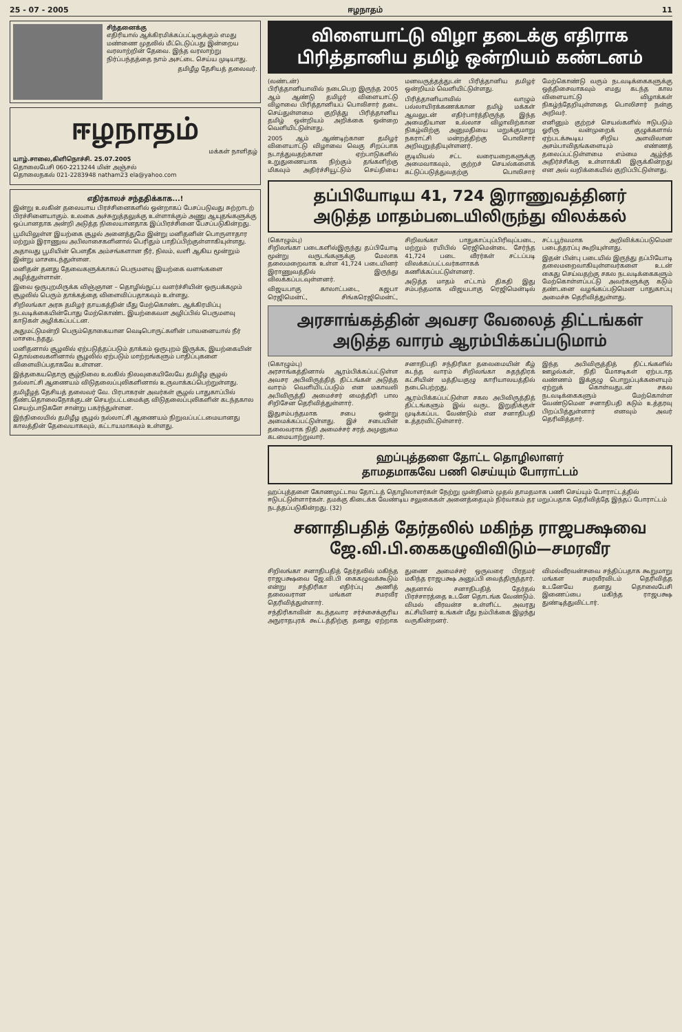25 - 07 - 2005 ஈழநாதம் 11
சிந்தனைக்கு
எதிரியால் ஆக்கிரமிக்கப்பட்டிருக்கும் எமது மண்ணை முதலில் மீட்டெடுப்பது இன்றைய வரலாற்றின் தேவை. இந்த வரலாற்று நிர்ப்பந்தத்தை நாம் அசட்டை செய்ய முடியாது.
தமிழீழ தேசியத் தலைவர்.
ஈழநாதம்
மக்கள் நாளிதழ்
யாழ்.சாலை,கிளிநொச்சி. 25.07.2005
தொலைபேசி 060-2213244 மின் அஞ்சல்
தொலைநகல் 021-2283948 natham23 ela@yahoo.com
எதிர்காலச் சந்ததிக்காக...!
இன்று உலகின் தலையாய பிரச்சினைகளில் ஒன்றாகப் பேசப்படுவது சுற்றாடற் பிரச்சினையாகும். உலகை அச்சுறுத்தலுக்கு உள்ளாக்கும் அணு ஆயுதங்களுக்கு ஒப்பானதாக அன்றி அடுத்த நிலையானதாக இப்பிரச்சினை பேசப்படுகின்றது.
பூமியிலுள்ள இயற்கை சூழல் அனைத்துமே இன்று மனிதனின் பொருளாதார மற்றும் இராணுவ அபிலாசைகளினால் பெரிதும் பாதிப்பிற்குள்ளாகியுள்ளது.
அதாவது பூமியின் பௌதீக அம்சங்களான நீர், நிலம், வளி ஆகிய மூன்றும் இன்று மாசடைந்துள்ளன.
மனிதன் தனது தேவைகளுக்காகப் பெருமளவு இயற்கை வளங்களை அழித்துள்ளான்.
இவை ஒருபுறமிருக்க விஞ்ஞான – தொழில்நுட்ப வளர்ச்சியின் ஒருபக்கமும் சூழலில் பெரும் தாக்கத்தை விளைவிப்பதாகவும் உள்ளது.
சிறிலங்கா அரசு தமிழர் தாயகத்தின் மீது மேற்கொண்ட ஆக்கிரமிப்பு நடவடிக்கையின்போது மேற்கொண்ட இயற்கைவள அழிப்பில் பெருமளவு காடுகள் அழிக்கப்பட்டன.
அதுமட்டுமன்றி பெரும்தொகையான வெடிபொருட்களின் பாவனையால் நீர் மாசடைந்தது.
மனிதனால் சூழலில் ஏற்படுத்தப்படும் தாக்கம் ஒருபுறம் இருக்க, இயற்கையின் தொல்லைகளினால் சூழலில் ஏற்படும் மாற்றங்களும் பாதிப்புகளை விளைவிப்பதாகவே உள்ளன.
இத்தகையதொரு சூழ்நிலை உலகில் நிலவுகையிலேயே தமிழீழ சூழல் நல்லாட்சி ஆணையம் விடுதலைப்புலிகளினால் உருவாக்கப்பெற்றுள்ளது.
தமிழீழத் தேசியத் தலைவர் வே. பிரபாகரன் அவர்கள் சூழல் பாதுகாப்பில் நீண்டதொலைநோக்குடன் செயற்பட்டமைக்கு விடுதலைப்புலிகளின் கடந்தகால செயற்பாடுகளே சான்று பகர்ந்துள்ளன.
இந்நிலையில் தமிழீழ சூழல் நல்லாட்சி ஆணையம் நிறுவப்பட்டமையானது காலத்தின் தேவையாகவும், கட்டாயமாகவும் உள்ளது.
விளையாட்டு விழா தடைக்கு எதிராக
பிரித்தானிய தமிழ் ஒன்றியம் கண்டனம்
(லண்டன்)
பிரித்தானியாவில் நடைபெற இருந்த 2005 ஆம் ஆண்டு தமிழர் விளையாட்டு விழாவை பிரித்தானியப் பொலிசார் தடை செய்துள்ளமை குறித்து பிரித்தானிய தமிழ் ஒன்றியம் அறிக்கை ஒன்றை வெளியிட்டுள்ளது.
2005 ஆம் ஆண்டிற்கான தமிழர் விளையாட்டு விழாவை வெகு சிறப்பாக நடாத்துவதற்கான ஏற்பாடுகளில் உறுதுணையாக நிற்கும் தங்களிற்கு மிகவும் அதிர்ச்சியூட்டும் செய்தியை மனவருத்தத்துடன் பிரித்தானிய தமிழர் ஒன்றியம் வெளியிட்டுள்ளது.
பிரித்தானியாவில் வாழும் பல்லாயிரக்கணக்கான தமிழ் மக்கள் ஆவலுடன் எதிர்பார்த்திருந்த இந்த அமைதியான உல்லாச விழாவிற்கான நிகழ்விற்கு அனுமதியை மறுக்குமாறு நகராட்சி மன்றத்திற்கு பொலிசார் அறிவுறுத்தியுள்ளனர்.
குடியியல் சட்ட வரையறைகளுக்கு அமைவாகவும், குற்றச் செயல்களைக் கட்டுப்படுத்துவதற்கு பொலிசார் மேற்கொண்டு வரும் நடவடிக்கைகளுக்கு ஒத்திசைவாகவும் எமது கடந்த கால விளையாட்டு விழாக்கள் நிகழ்ந்தேறியுள்ளதை பொலிசார் நன்கு அறிவர்.
எனினும் குற்றச் செயல்களில் ஈடுபடும் ஓரிரு வன்முறைக் குழுக்களால் ஏற்படக்கூடிய சிறிய அளவிலான அசம்பாவிதங்களையும் எண்ணத் தலைப்பட்டுள்ளமை எம்மை ஆழ்ந்த அதிர்ச்சிக்கு உள்ளாக்கி இருக்கின்றது என அவ் வறிக்கையில் குறிப்பிட்டுள்ளது.
தப்பியோடிய 41, 724 இராணுவத்தினர்
அடுத்த மாதம்படையிலிருந்து விலக்கல்
(கொழும்பு)
சிறிலங்கா படைகளில்இருந்து தப்பியோடி மூன்று வருடங்களுக்கு மேலாக தலைமறைவாக உள்ள 41,724 படையினர் இராணுவத்தில் இருந்து விலக்கப்படவுள்ளனர்.
விஜயபாகு காலாட்படை, கஜபா ரெஜிமென்ட், சிங்கரெஜிமென்ட், சிறிலங்கா பாதுகாப்புப்பிரிவுப்படை, மற்றும் ரயிபில் ரெஜிமென்டை சேர்ந்த 41,724 படை வீரர்கள் சட்டப்படி விலக்கப்பட்டவர்களாகக் கணிக்கப்பட்டுள்ளனர்.
அடுத்த மாதம் எட்டாம் திகதி இது சம்பந்தமாக விஜயபாகு ரெஜிமென்டில் சட்டபூர்வமாக அறிவிக்கப்படுமென படைத்தரப்பு கூறியுள்ளது.
இதன் பின்பு படையில் இருந்து தப்பியோடி தலைமறைவாகியுள்ளவர்களை உடன் கைது செய்வதற்கு சகல நடவடிக்கைகளும் மேற்கொள்ளப்பட்டு அவர்களுக்கு கடும் தண்டனை வழங்கப்படுமென பாதுகாப்பு அமைச்சு தெரிவித்துள்ளது.
அரசாங்கத்தின் அவசர வேலைத் திட்டங்கள்
அடுத்த வாரம் ஆரம்பிக்கப்படுமாம்
(கொழும்பு)
அரசாங்கத்தினால் ஆரம்பிக்கப்பட்டுள்ள அவசர அபிவிருத்தித் திட்டங்கள் அடுத்த வாரம் வெளியிடப்படும் என மகாவலி அபிவிருத்தி அமைச்சர் மைத்திரி பால சிறிசேன தெரிவித்துள்ளார்.
இதுசம்பந்தமாக சபை ஒன்று அமைக்கப்பட்டுள்ளது. இச் சபையின் தலைவராக நிதி அமைச்சர் சரத் அமுனுகம கடமையாற்றுவார்.
சனாதிபதி சந்திரிகா தலைமையின் கீழ் கடந்த வாரம் சிறிலங்கா சுதந்திரக் கட்சியின் மத்தியகுழு காரியாலயத்தில் நடைபெற்றது.
ஆரம்பிக்கப்பட்டுள்ள சகல அபிவிருத்தித் திட்டங்களும் இவ் வருட இறுதிக்குள் முடிக்கப்பட வேண்டும் என சனாதிபதி உத்தரவிட்டுள்ளார்.
இந்த அபிவிருத்தித் திட்டங்களில் ஊழல்கள், நிதி மோசடிகள் ஏற்படாத வண்ணம் இக்குழு பொறுப்புக்களையும் ஏற்றுக் கொள்வதுடன் சகல நடவடிக்கைகளும் மேற்கொள்ள வேண்டுமென சனாதிபதி கடும் உத்தரவு பிறப்பித்துள்ளார் எனவும் அவர் தெரிவித்தார்.
ஹப்புத்தளை தோட்ட தொழிலாளர்
தாமதமாகவே பணி செய்யும் போராட்டம்
ஹப்புத்தளை கோணமுட்டாவ தோட்டத் தொழிலாளர்கள் நேற்று முன்தினம் முதல் தாமதமாக பணி செய்யும் போராட்டத்தில் ஈடுபட்டுள்ளார்கள். தமக்கு கிடைக்க வேண்டிய சலுகைகள் அனைத்தையும் நிர்வாகம் தர மறுப்பதாக தெரிவித்தே இந்தப் போராட்டம் நடத்தப்படுகின்றது. (32)
சனாதிபதித் தேர்தலில் மகிந்த ராஜபக்ஷவை
ஜே.வி.பி.கைகழுவிவிடும்—சமரவீர
சிறிலங்கா சனாதிபதித் தேர்தலில் மகிந்த ராஜபக்ஷவை ஜே.வி.பி கைகழுவக்கூடும் என்று சந்திரிகா எதிர்ப்பு அணித் தலைவரான மங்கள சமரவீர தெரிவித்துள்ளார்.
சந்திரிகாவின் கடந்தவார சர்ச்சைக்குரிய அநுராதபுரக் கூட்டத்திற்கு தனது ஏற்றாக துணை அமைச்சர் ஒருவரை பிரதமர் மகிந்த ராஜபக்ஷ அனுப்பி வைத்திருந்தார்.
அதனால் சனாதிபதித் தேர்தல் பிரச்சாரத்தை உடனே தொடங்க வேண்டும். விமல் வீரவன்ச உள்ளிட்ட அவரது கட்சியினர் உங்கள் மீது நம்பிக்கை இழந்து வருகின்றனர்.
விமல்வீரவன்சவை சந்திப்பதாக கூறுமாறு மங்கள சமரவீரவிடம் தெரிவித்த உடனேயே தனது தொலைபேசி இணைப்பை மகிந்த ராஜபக்ஷ துண்டித்துவிட்டார்.